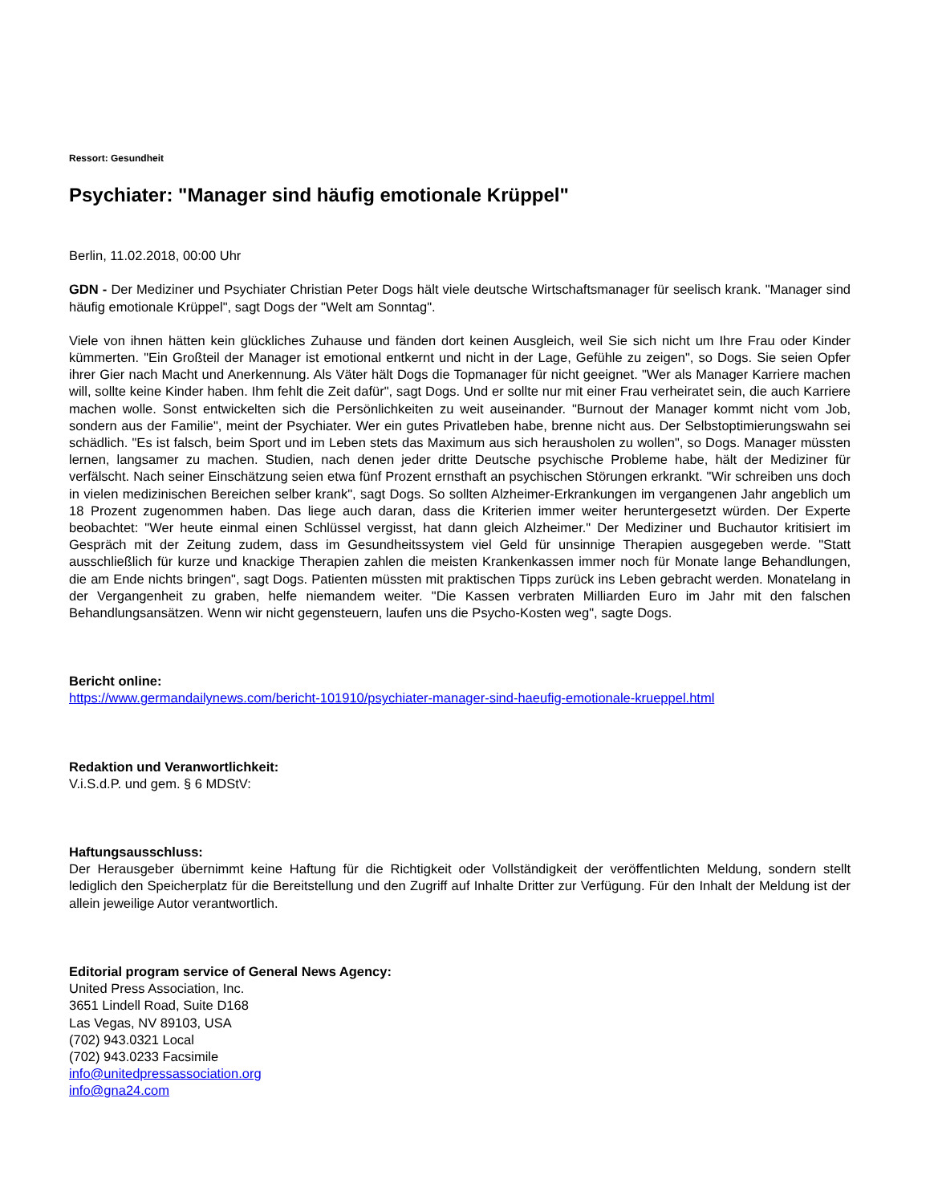Ressort: Gesundheit
Psychiater: "Manager sind häufig emotionale Krüppel"
Berlin, 11.02.2018, 00:00 Uhr
GDN - Der Mediziner und Psychiater Christian Peter Dogs hält viele deutsche Wirtschaftsmanager für seelisch krank. "Manager sind häufig emotionale Krüppel", sagt Dogs der "Welt am Sonntag".
Viele von ihnen hätten kein glückliches Zuhause und fänden dort keinen Ausgleich, weil Sie sich nicht um Ihre Frau oder Kinder kümmerten. "Ein Großteil der Manager ist emotional entkernt und nicht in der Lage, Gefühle zu zeigen", so Dogs. Sie seien Opfer ihrer Gier nach Macht und Anerkennung. Als Väter hält Dogs die Topmanager für nicht geeignet. "Wer als Manager Karriere machen will, sollte keine Kinder haben. Ihm fehlt die Zeit dafür", sagt Dogs. Und er sollte nur mit einer Frau verheiratet sein, die auch Karriere machen wolle. Sonst entwickelten sich die Persönlichkeiten zu weit auseinander. "Burnout der Manager kommt nicht vom Job, sondern aus der Familie", meint der Psychiater. Wer ein gutes Privatleben habe, brenne nicht aus. Der Selbstoptimierungswahn sei schädlich. "Es ist falsch, beim Sport und im Leben stets das Maximum aus sich herausholen zu wollen", so Dogs. Manager müssten lernen, langsamer zu machen. Studien, nach denen jeder dritte Deutsche psychische Probleme habe, hält der Mediziner für verfälscht. Nach seiner Einschätzung seien etwa fünf Prozent ernsthaft an psychischen Störungen erkrankt. "Wir schreiben uns doch in vielen medizinischen Bereichen selber krank", sagt Dogs. So sollten Alzheimer-Erkrankungen im vergangenen Jahr angeblich um 18 Prozent zugenommen haben. Das liege auch daran, dass die Kriterien immer weiter heruntergesetzt würden. Der Experte beobachtet: "Wer heute einmal einen Schlüssel vergisst, hat dann gleich Alzheimer." Der Mediziner und Buchautor kritisiert im Gespräch mit der Zeitung zudem, dass im Gesundheitssystem viel Geld für unsinnige Therapien ausgegeben werde. "Statt ausschließlich für kurze und knackige Therapien zahlen die meisten Krankenkassen immer noch für Monate lange Behandlungen, die am Ende nichts bringen", sagt Dogs. Patienten müssten mit praktischen Tipps zurück ins Leben gebracht werden. Monatelang in der Vergangenheit zu graben, helfe niemandem weiter. "Die Kassen verbraten Milliarden Euro im Jahr mit den falschen Behandlungsansätzen. Wenn wir nicht gegensteuern, laufen uns die Psycho-Kosten weg", sagte Dogs.
Bericht online:
https://www.germandailynews.com/bericht-101910/psychiater-manager-sind-haeufig-emotionale-krueppel.html
Redaktion und Veranwortlichkeit:
V.i.S.d.P. und gem. § 6 MDStV:
Haftungsausschluss:
Der Herausgeber übernimmt keine Haftung für die Richtigkeit oder Vollständigkeit der veröffentlichten Meldung, sondern stellt lediglich den Speicherplatz für die Bereitstellung und den Zugriff auf Inhalte Dritter zur Verfügung. Für den Inhalt der Meldung ist der allein jeweilige Autor verantwortlich.
Editorial program service of General News Agency:
United Press Association, Inc.
3651 Lindell Road, Suite D168
Las Vegas, NV 89103, USA
(702) 943.0321 Local
(702) 943.0233 Facsimile
info@unitedpressassociation.org
info@gna24.com